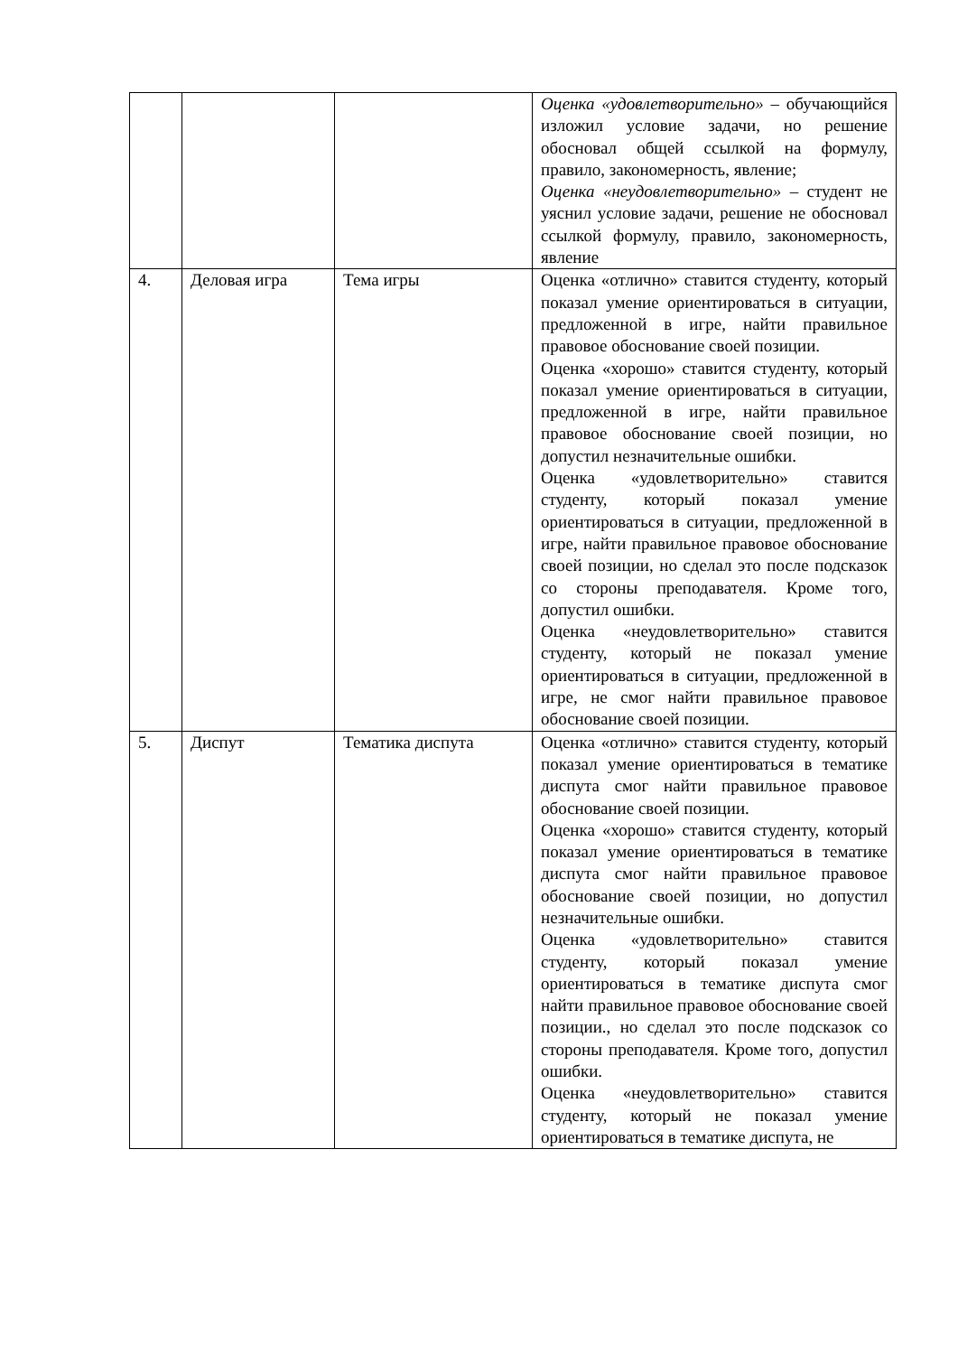| | | | Оценка «удовлетворительно» – обучающийся изложил условие задачи, но решение обосновал общей ссылкой на формулу, правило, закономерность, явление; Оценка «неудовлетворительно» – студент не уяснил условие задачи, решение не обосновал ссылкой формулу, правило, закономерность, явление |
| 4. | Деловая игра | Тема игры | Оценка «отлично» ставится студенту, который показал умение ориентироваться в ситуации, предложенной в игре, найти правильное правовое обоснование своей позиции. Оценка «хорошо» ставится студенту, который показал умение ориентироваться в ситуации, предложенной в игре, найти правильное правовое обоснование своей позиции, но допустил незначительные ошибки. Оценка «удовлетворительно» ставится студенту, который показал умение ориентироваться в ситуации, предложенной в игре, найти правильное правовое обоснование своей позиции, но сделал это после подсказок со стороны преподавателя. Кроме того, допустил ошибки. Оценка «неудовлетворительно» ставится студенту, который не показал умение ориентироваться в ситуации, предложенной в игре, не смог найти правильное правовое обоснование своей позиции. |
| 5. | Диспут | Тематика диспута | Оценка «отлично» ставится студенту, который показал умение ориентироваться в тематике диспута смог найти правильное правовое обоснование своей позиции. Оценка «хорошо» ставится студенту, который показал умение ориентироваться в тематике диспута смог найти правильное правовое обоснование своей позиции, но допустил незначительные ошибки. Оценка «удовлетворительно» ставится студенту, который показал умение ориентироваться в тематике диспута смог найти правильное правовое обоснование своей позиции., но сделал это после подсказок со стороны преподавателя. Кроме того, допустил ошибки. Оценка «неудовлетворительно» ставится студенту, который не показал умение ориентироваться в тематике диспута, не |